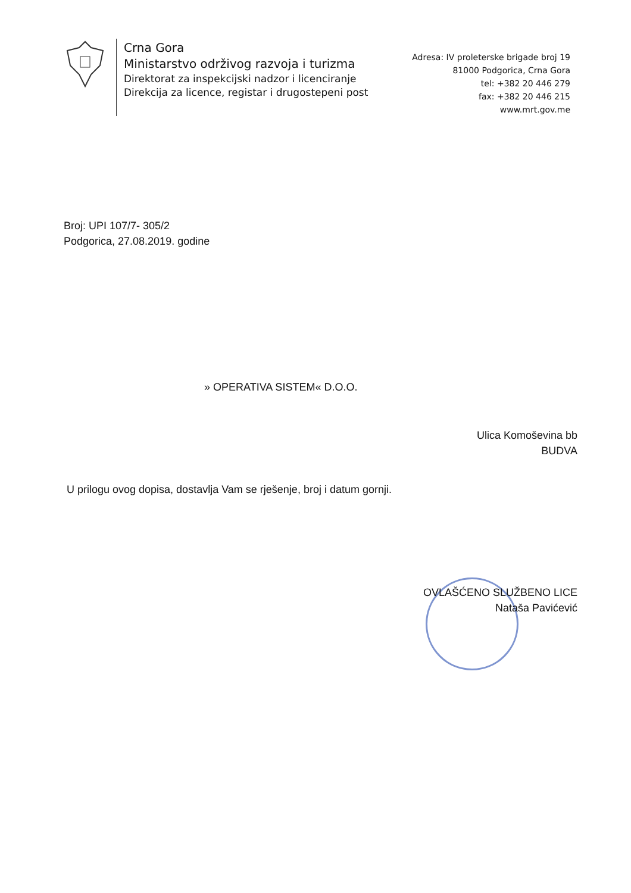Crna Gora
Ministarstvo održivog razvoja i turizma
Direktorat za inspekcijski nadzor i licenciranje
Direkcija za licence, registar i drugostepeni post
Adresa: IV proleterske brigade broj 19
81000 Podgorica, Crna Gora
tel: +382 20 446 279
fax: +382 20 446 215
www.mrt.gov.me
Broj: UPI 107/7- 305/2
Podgorica, 27.08.2019. godine
» OPERATIVA SISTEM« D.O.O.
Ulica Komoševina bb
BUDVA
U prilogu ovog dopisa, dostavlja Vam se rješenje, broj i datum gornji.
OVLAŠĆENO SLUŽBENO LICE
Nataša Pavićević